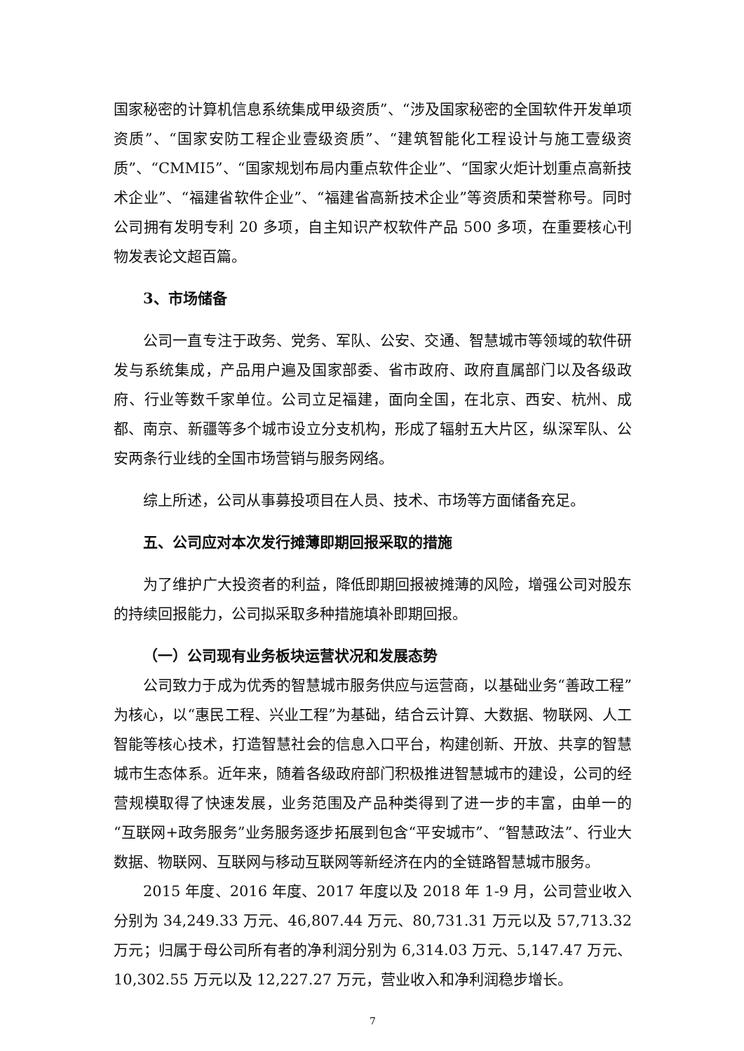国家秘密的计算机信息系统集成甲级资质”、“涉及国家秘密的全国软件开发单项资质”、“国家安防工程企业壹级资质”、“建筑智能化工程设计与施工壹级资质”、“CMMI5”、“国家规划布局内重点软件企业”、“国家火炬计划重点高新技术企业”、“福建省软件企业”、“福建省高新技术企业”等资质和荣誉称号。同时公司拥有发明专利 20 多项，自主知识产权软件产品 500 多项，在重要核心刊物发表论文超百篇。
3、市场储备
公司一直专注于政务、党务、军队、公安、交通、智慧城市等领域的软件研发与系统集成，产品用户遍及国家部委、省市政府、政府直属部门以及各级政府、行业等数千家单位。公司立足福建，面向全国，在北京、西安、杭州、成都、南京、新疆等多个城市设立分支机构，形成了辐射五大片区，纵深军队、公安两条行业线的全国市场营销与服务网络。
综上所述，公司从事募投项目在人员、技术、市场等方面储备充足。
五、公司应对本次发行摊薄即期回报采取的措施
为了维护广大投资者的利益，降低即期回报被摊薄的风险，增强公司对股东的持续回报能力，公司拟采取多种措施填补即期回报。
（一）公司现有业务板块运营状况和发展态势
公司致力于成为优秀的智慧城市服务供应与运营商，以基础业务“善政工程”为核心，以“惠民工程、兴业工程”为基础，结合云计算、大数据、物联网、人工智能等核心技术，打造智慧社会的信息入口平台，构建创新、开放、共享的智慧城市生态体系。近年来，随着各级政府部门积极推进智慧城市的建设，公司的经营规模取得了快速发展，业务范围及产品种类得到了进一步的丰富，由单一的“互联网+政务服务”业务服务逐步拓展到包含“平安城市”、“智慧政法”、行业大数据、物联网、互联网与移动互联网等新经济在内的全链路智慧城市服务。
2015 年度、2016 年度、2017 年度以及 2018 年 1-9 月，公司营业收入分别为 34,249.33 万元、46,807.44 万元、80,731.31 万元以及 57,713.32 万元；归属于母公司所有者的净利润分别为 6,314.03 万元、5,147.47 万元、10,302.55 万元以及 12,227.27 万元，营业收入和净利润稳步增长。
7